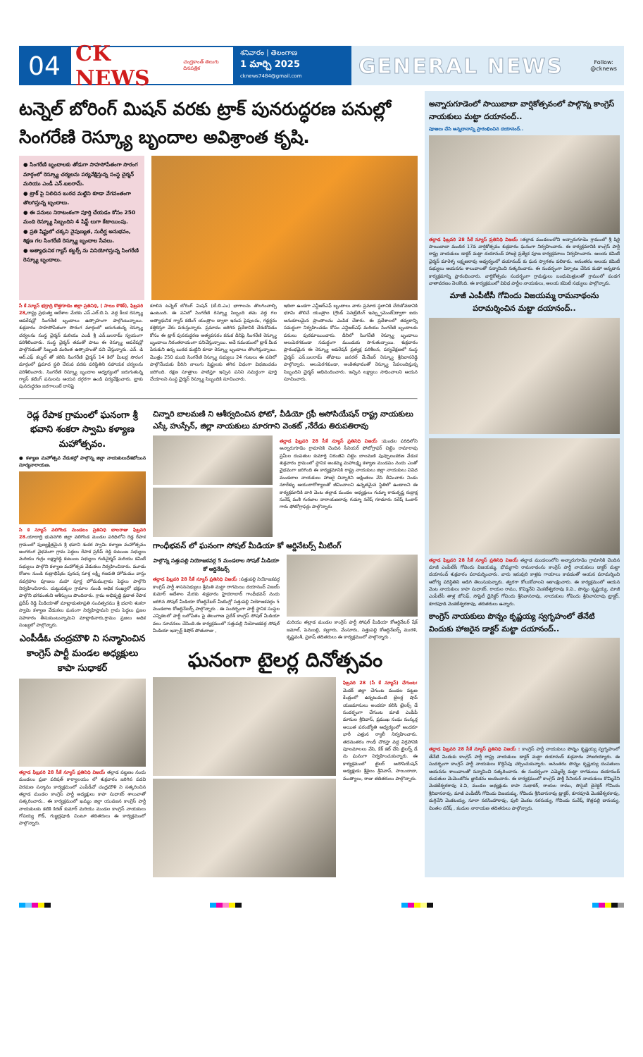04
CK NEWS చంద్రకాంత్ తెలుగు దినపత్రిక
శనివారం | తెలంగాణ
1 మార్చి 2025
cknews7484@gmail.com
GENERAL NEWS Follow:
@cknews
టన్నెల్ బోరింగ్ మిషన్ వరకు ట్రాక్ పునరుద్ధరణ పనుల్లో సింగరేణి రెస్క్యూ బృందాల అవిశ్రాంత కృషి.
● సింగరేణి బృందాలకు తోడుగా సాహసోపేతంగా సొరంగ మార్గంలో రెస్క్యూ చర్యలను పర్యవేక్షిస్తున్న సంస్థ చైర్మన్ మరియు ఎండీ ఎన్.బలరామ్.
● ట్రాక్ పై నిలిచిన బురద మట్టిని కూడా వేగవంతంగా తొలగిస్తున్న బృందాలు.
● ఈ పనులు నిరాటంకంగా పూర్తి చేయడం కోసం 250 మంది రెస్క్యూ సిబ్బందిని 4 షిఫ్ట్ లుగా కేటాయింపు.
● ప్రతి షిఫ్టులో చక్కని నైపుణ్యత, సుదీర్ఘ అనుభవం, శిక్షణ గల సింగరేణి రెస్క్యూ బృందాల సేవలు.
● అత్యాధునిక గ్యాస్ కట్టర్స్ ను వినియోగిస్తున్న సింగరేణి రెస్క్యూ బృందాలు.
సీ కే న్యూస్ భద్రాద్రి కొత్తగూడెం జిల్లా ప్రతినిధి, ( సాయి కౌశిక్), ఫిబ్రవరి 28, రాష్ట్ర ప్రభుత్వ ఆదేశాల మేరకు ఎస్.ఎల్.బి.సి. వద్ద కీలక రెస్క్యూ ఆపరేషన్లో సింగరేణి బృందాలు ఉత్సాహంగా పాల్గొంటున్నాయి. శుక్రవారం సాహసోపేతంగా సొరంగ మార్గంలో జరుగుతున్న రెస్క్యూ చర్యలను సంస్థ చైర్మన్ మరియు ఎండీ శ్రీ ఎన్.బలరామ్ స్వయంగా పరిశీలించారు. సంస్థ చైర్మన్ తమతో పాటు ఈ రెస్క్యూ ఆపరేషన్లో పాల్గొనడంతో సిబ్బంది మరింత ఉత్సాహంతో పని చేస్తున్నారు. ఎన్. డి ఆర్.ఎఫ్ కల్నల్ తో కలిసి సింగరేణి చైర్మన్ 14 కిలో మీటర్ల సొరంగ మార్గంలో ప్రమాద స్థలి చేరువ వరకు పరిస్థితిని సహాయక చర్యలను పరిశీలించారు. సింగరేణి రెస్క్యూ బృందాల ఆధ్వర్యంలో జరుగుతున్న గ్యాస్ కటింగ్ పనులను ఆయన దగ్గరగా ఉండి పర్యవేక్షించారు. ట్రాకు పునరుద్ధరణ జరగాలంటే దానిపై
కూలిన టన్నెల్ బోరింగ్ మిషన్ (టీ.బి.ఎం) భాగాలను తొలగించాల్సి ఉంటుంది. ఈ పనిలో సింగరేణి రెస్క్యూ సిబ్బంది తమ వద్ద గల అత్యాధునిక గ్యాస్ కటింగ్ యంత్రాల ద్వారా ఇనుప పైపులను, గడ్డర్లను కత్తిరిస్తూ వేరు పరుస్తున్నారు. ప్రమాదం జరిగిన ప్రదేశానికి చేరుకోవడం కోసం ఈ ట్రాక్ పునరుద్ధరణ అత్యవసరం కనుక దీనిపై సింగరేణి రెస్క్యూ బృందాలు నిరంతరాయంగా పనిచేస్తున్నాయి. అదే సమయంలో ట్రాక్ మీద పేరుకుని ఉన్న బురద మట్టిని కూడా రెస్క్యూ బృందాలు తొలగిస్తున్నాయి. మొత్తం 250 మంది సింగరేణి రెస్క్యూ సభ్యులు 24 గంటలు ఈ పనిలో పాల్గొనేందుకు వీరిని నాలుగు షిఫ్టులకు తగిన విధంగా విభజించడం జరిగింది. రక్షణ సూత్రాలు పాటిస్తూ ఇచ్చిన పనిని సమర్థంగా పూర్తి చేయాలని సంస్థ చైర్మన్ రెస్క్యూ సిబ్బందికి సూచించారు.
ఇదిలా ఉండగా ఎన్డీఆర్ఎఫ్ బృందాలు వారు ప్రమాద స్థలానికి చేరుకోవడానికి భూమి తొలిచే యంత్రాల (గ్రౌండ్ పెనట్రేటింగ్ ఇన్స్ట్రుమెంట్)ద్వారా ఐదు అనుకూలమైన ప్రాంతాలను ఎంపిక చేశారు. ఈ ప్రదేశాలలో తవ్వకాన్ని సమర్థంగా నిర్వహించడం కోసం ఎన్డిఆర్ఎఫ్ మరియు సింగరేణి బృందాలకు పనులు పురమాయించారు. దీనిలో సింగరేణి రెస్క్యూ బృందాలు అలుపెరగకుండా సమర్థంగా ముందుకు సాగుతున్నాయి. శుక్రవారం ప్రారంభమైన ఈ రెస్క్యూ ఆపరేషన్ ప్రత్యక్ష పరిశీలన, పర్యవేక్షణలో సంస్థ చైర్మన్ ఎన్.బలరామ్ తోపాటు జనరల్ మేనేజర్ రెస్క్యూ శ్రీనివాసరెడ్డి పాల్గొన్నారు. అలుపెరగకుండా, అంకితభావంతో రెస్క్యూ సేవలందిస్తున్న సిబ్బందిని చైర్మన్ అభినందించారు. ఇచ్చిన లక్ష్యాలు సాధించాలని ఆయన సూచించారు.
రెడ్ల రేపాక గ్రామంలో ఘనంగా శ్రీ భవాని శంకరా స్వామి కళ్యాణ మహోత్సవం.
● కళ్యాణ మహోత్సవ వేడుకల్లో పాల్గొన్న జిల్లా నాయకులుదేశబోయిన సూర్యనారాయణ.
సి కె న్యూస్ వలిగొండ మండలం ప్రతినిధి బాలరాజు ఫిబ్రవరి 28. యాదాద్రి భువనగిరి జిల్లా వలిగొండ మండల పరిధిలోని రెడ్ల రేపాక గ్రామంలో పుణ్యక్షేత్రమైన శ్రీ భవాని శంకర స్వామి కళ్యాణ మహోత్సవం అంగరంగ వైభవంగా గ్రామ పెద్దలు రేపాక ప్రదీప్ రెడ్డి కుటుంబ సభ్యులు మరియు గుర్రం లక్ష్మారెడ్డి కుటుంబ సభ్యులు గుడిచైర్మన్ మరియు కమిటీ సభ్యులు పాల్గొని కళ్యాణ మహోత్సవ వేడుకలు నిర్వహించినారు. మూడు రోజుల నుండి రుద్రాభిషేకం పురుష సూక్త లక్ష్మీ గణపతి హోమము వాస్తు నవగ్రహాల పూజలు మహా పూర్ణ హోమముగ్రామ పెద్దలు పాల్గొని నిర్వహించినారు. చుట్టుపక్కల గ్రామాల నుండి అధిక సంఖ్యలో భక్తులు పాల్గొని భగవంతుని ఆశీస్సులు పొందినారు. గ్రామ అభివృద్ధి ప్రదాత రేపాక ప్రదీప్ రెడ్డి మీడియాతో మాట్లాడుతూప్రతి సంవత్సరము శ్రీ భవాని శంకరా స్వామి కళ్యాణ వేడుకలు ఘనంగా నిర్వహిస్తామని గ్రామ పెద్దలు ప్రజల సహకారం తీసుకుంటున్నామని మాట్లాడినారు,గ్రామం ప్రజలు అధిక సంఖ్యలో పాల్గొన్నారు.
ఎంపీడీఓ చంద్రమౌళి ని సన్మానించిన కాంగ్రెస్ పార్టీ మండల అధ్యక్షులు కాపా సుధాకర్
తల్లాడ ఫిబ్రవరి 28 సీకే న్యూస్ ప్రతినిధి విజయ్ తల్లాడ పట్టణం నందు మండలం ప్రజా పరిషత్ కార్యాలయం లో శుక్రవారం జరిగిన పదవి విరమణ సన్మానం కార్యక్రమంలో ఎంపీడీవో చంద్రమౌళి ని సత్కరించిన తల్లాడ మండల కాంగ్రెస్ పార్టీ అధ్యక్షులు కాపా సుధాకర్ శాలువాతో సత్కరించారు.. ఈ కార్యక్రమంలో ఖమ్మం జిల్లా యువజన కాంగ్రెస్ పార్టీ నాయకులకు కటికి కిరణ్ కుమార్ మరియు మండల కాంగ్రెస్ నాయకులు గోపయ్య గౌడ్, గుజ్జర్లపూడి చింటూ తదితరులు ఈ కార్యక్రమంలో పాల్గొన్నారు.
చిన్నారి బాలమణి ని ఆశీర్వదించిన ఫోటో, వీడియో గ్రఫీ అసోసియేషన్ రాష్ట్ర నాయకులు ఎస్కే హుస్సేన్, జిల్లా నాయకులు మారగాని వెంకట్ ,నేరేడు తిరుపతిరావు
తల్లాడ ఫిబ్రవరి 28 సీకే న్యూస్ ప్రతినిధి విజయ్ : మండల పరిధిలోని అన్నారుగూడెం గ్రామానికి చెందిన సీనియర్ ఫోటోగ్రాఫర్ చిట్టెం రామారావు ప్రమీల దంపతుల కుమార్తె చిరంజీవి చిట్టెం బాలమణి పుష్పాలంకరణ వేడుక శుక్రవారం గ్రామంలో స్థానిక అంకమ్మ మహాలక్ష్మి కళ్యాణ మండపం నందు ఎంతో వైభవంగా జరిగింది ఈ కార్యక్రమానికి రాష్ట్ర నాయకులు జిల్లా నాయకులు వివిధ మండలాల నాయకులు హాజరై చిన్నారిని అక్షింతలు వేసి దీవించారు నిండు నూరేళ్ళు ఆయురారోగ్యాలతో జీవించాలని ఉన్నతమైన స్థితిలో ఉండాలని ఈ కార్యక్రమానికి వారి వెంట తల్లాడ మండల అధ్యక్షులు గుమ్మా రామకృష్ణ రుద్రాక్ష సురేష్ వంశీ గురజాల నారాయణరావు గుమ్మా నరేష్ గూడూరు నరేష్ ఓంకార్ గారు ఫోటోగ్రాఫర్లు పాల్గొన్నారు
గాంధీభవన్ లో ఘనంగా సోషల్ మీడియా కో ఆర్డినేటర్స్ మీటింగ్
పాల్గొన్న సత్తుపల్లి నియోజకవర్గ 5 మండలాల సోషల్ మీడియా కో ఆర్డినేటర్స్
తల్లాడ ఫిబ్రవరి 28 సీకే న్యూస్ ప్రతినిధి విజయ్ : సత్తుపల్లి నియోజకవర్గ కాంగ్రెస్ పార్టీ శాసనసభ్యులు శ్రీమతి మట్టా రాగమయి దయానంద్ విజయ్ కుమార్ ఆదేశాల మేరకు శుక్రవారం హైదరాబాద్ గాంధీభవన్ నందు జరిగిన సోషల్ మీడియా కోఆర్డినేటర్ మీటింగ్లో సత్తుపల్లి నియోజకవర్గం 5 మండలాల కోఆర్డినేటర్స్ పాల్గొన్నారు . ఈ సందర్భంగా పార్టీ స్థానిక సంస్థల ఎన్నికలలో పార్టీ బలోపేతం పై తెలంగాణ ప్రదేశ్ కాంగ్రెస్ సోషల్ మీడియా వలు సూచనలు చేసింది.ఈ కార్యక్రమంలో సత్తుపల్లి నియోజకవర్గ సోషల్ మీడియా ఇన్చార్జ్ కిషోర్ పోతురాజు ,
మరియు తల్లాడ మండల కాంగ్రెస్ పార్టీ సోషల్ మీడియా కోఆర్డినేటర్ షేక్ జమాల్, పెనుబల్లి, కల్లూరు, వేంసూరు, సత్తుపల్లి కోఆర్డినేటర్స్ మురళి, కృష్ణవంశీ, ప్రకాష్ తదితరులు ఈ కార్యక్రమంలో పాల్గొన్నారు .
ఘనంగా టైలర్ల దినోత్సవం
ఫిబ్రవరి 28 (సీ కే న్యూస్) చేగుంట: మెదక్ జిల్లా చేగుంట మండల పట్టణ కేంద్రంలో ఉన్నటువంటి టైలర్ల షాప్ యజమానులు అందరూ కలిసి టైలర్స్ డే సందర్భంగా చేగుంట మాజీ ఎంపీపీ మాసుల శ్రీనివాస్, ప్రముఖ సంఘ సంస్కర్త అయిత పరంజ్యోతి ఆధ్వర్యంలో అందరూ భారీ ఎత్తున ర్యాలీ నిర్వహించారు. తదనంతరం గాంధీ చౌరస్తా వద్ద విగ్రహానికి పూలమాలలు వేసి, కేక్ కట్ చేసి టైలర్స్ డే ను ఘనంగా నిర్వహించుకున్నారు. ఈ కార్యక్రమంలో టైలర్ అసోసియేషన్ అధ్యక్షుడు శ్రీశైలం శ్రీనివాస్, సాయిబాబా, ముత్యాలు, రాజు తదితరులు పాల్గొన్నారు.
అన్నారుగూడెంలో సాయిబాబా వార్షికోత్సవంలో పాల్గొన్న కాంగ్రెస్ నాయకులు మట్టా దయానంద్..
పూజలు చేసి అన్నదానాన్ని ప్రారంభించిన దయానంద్..
తల్లాడ ఫిబ్రవరి 28 సీకే న్యూస్ ప్రతినిధి విజయ్ : తల్లాడ మండలంలోని అన్నారుగూడెం గ్రామంలో శ్రీ షిర్డి సాయిబాబా మందిర 17వ వార్షికోత్సవం శుక్రవారం ఘనంగా నిర్వహించారు. ఈ కార్యక్రమానికి కాంగ్రెస్ పార్టీ రాష్ట్ర నాయకులు డాక్టర్ మట్టా దయానంద్ హాజరై ప్రత్యేక పూజ కార్యక్రమాలు నిర్వహించారు. ఆలయ కమిటీ చైర్మన్ మారెళ్ళ లక్ష్మణరావు ఆధ్వర్యంలో దయానంద్ కు ఘన స్వాగతం పలికారు. అనంతరం ఆలయ కమిటీ సభ్యులు ఆయనను శాలువాలతో సన్మానించి సత్కరించారు. ఈ సందర్భంగా ఏర్పాటు చేసిన మహా అన్నదాన కార్యక్రమాన్ని ప్రారంభించారు. వార్షికోత్సవం సందర్భంగా గ్రామస్తులు బంధుమిత్రులతో గ్రామంలో పండగ వాతావరణం నెలకొంది. ఈ కార్యక్రమంలో వివిధ పార్టీల నాయకులు, ఆలయ కమిటీ సభ్యులు పాల్గొన్నారు.
మాజీ ఎంపీటీసీ గోవిందు విజయమ్మ రామనాథంను పరామర్శించిన మట్టా దయానంద్..
తల్లాడ ఫిబ్రవరి 28 సీకే న్యూస్ ప్రతినిధి విజయ్ తల్లాడ మండలంలోని అన్నారుగూడెం గ్రామానికి చెందిన మాజీ ఎంపీటీసీ గోవిందు విజయమ్మ, భొమ్మగాని రామనాథంను కాంగ్రెస్ పార్టీ నాయకులు డాక్టర్ మట్టా దయానంద్ శుక్రవారం పరామర్శించారు. వారు ఇరువురి కాళ్లకు గాయాలు కావడంతో ఆయన పరామర్శించి ఆరోగ్య పరిస్థితిని అడిగి తెలుసుకున్నారు. త్వరగా కోలుకోవాలని ఆకాంక్షించారు. ఈ కార్యక్రమంలో ఆయన వెంట నాయకులు కాపా సుధాకర్, రాయల రాము, కొమ్మినేని వెంకటేశ్వరరావు కె.వి., పొన్నం కృష్ణయ్య, మాజీ ఎంపీటీసీ తాళ్ల జోసెఫ్, సొసైటీ డైరెక్టర్ గోవిందు శ్రీనివాసరావు, నాయకులు గోవిందు శ్రీనివాసరావు ట్రాక్టర్, కూరపూడి వెంకటేశ్వరరావు, తదితరులు ఉన్నారు.
కాంగ్రెస్ నాయకులు పొన్నం కృష్ణయ్య స్వగృహంలో తేనేటి విందుకు హాజరైన డాక్టర్ మట్టా దయానంద్..
తల్లాడ ఫిబ్రవరి 28 సీకే న్యూస్ ప్రతినిధి విజయ్ : కాంగ్రెస్ పార్టీ నాయకులు పొన్నం కృష్ణయ్య స్వగృహంలో తేనేటి విందుకు కాంగ్రెస్ పార్టీ రాష్ట్ర నాయకులు డాక్టర్ మట్టా దయానంద్ శుక్రవారం హాజరయ్యారు. ఈ సందర్భంగా కాంగ్రెస్ పార్టీ నాయకులు కొద్దిసేపు చర్చించుకున్నారు. అనంతరం పొన్నం కృష్ణయ్య దంపతులు ఆయనను శాలువాలతో సన్మానించి సత్కరించారు. ఈ సందర్భంగా ఎమ్మెల్యే మట్టా రాగమయి దయానంద్ దంపతుల మెమెంటోను జ్ఞాపికను అందించారు. ఈ కార్యక్రమంలో కాంగ్రెస్ పార్టీ సీనియర్ నాయకులు కొమ్మినేని వెంకటేశ్వరరావు కె.వి, మండల అధ్యక్షుడు కాపా సుధాకర్, రాయల రాము, సొసైటీ డైరెక్టర్ గోవిందు శ్రీనివాసరావు, మాజీ ఎంపీటీసీ గోవిందు విజయమ్మ, గోవిందు శ్రీనివాసరావు ట్రాక్టర్, కూరపూడి వెంకటేశ్వరరావు, దుగ్గినేని వెంకటయ్య, సూరా నరసింహారావు, పులి వెంకట నరసయ్య, గోవిందు సురేష్, కొత్తపల్లి దానయ్య, చింతల నరేష్ , కందుల నారాయణ తదితరులు పాల్గొన్నారు.